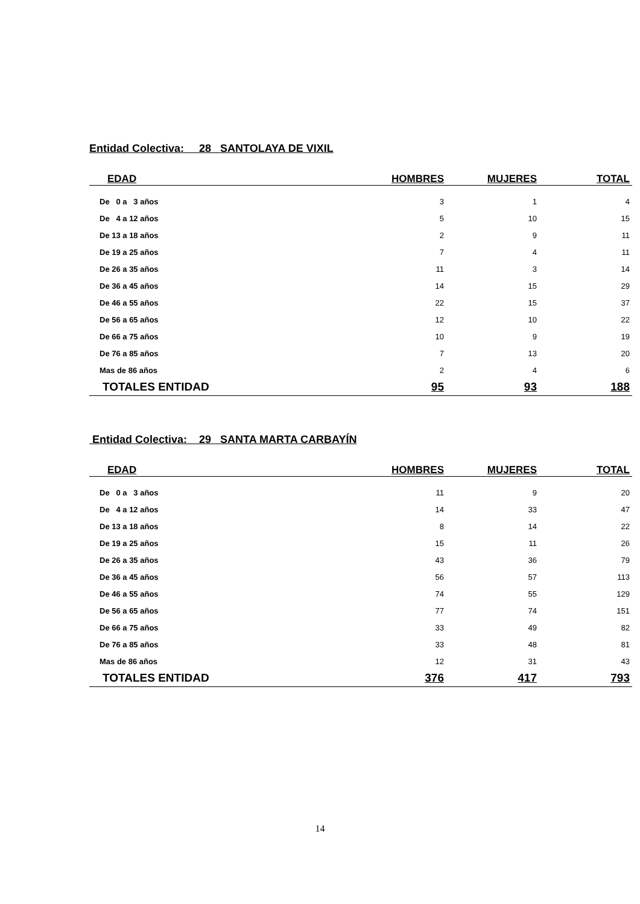Entidad Colectiva: 28 SANTOLAYA DE VIXIL
| EDAD | HOMBRES | MUJERES | TOTAL |
| --- | --- | --- | --- |
| De 0 a 3 años | 3 | 1 | 4 |
| De 4 a 12 años | 5 | 10 | 15 |
| De 13 a 18 años | 2 | 9 | 11 |
| De 19 a 25 años | 7 | 4 | 11 |
| De 26 a 35 años | 11 | 3 | 14 |
| De 36 a 45 años | 14 | 15 | 29 |
| De 46 a 55 años | 22 | 15 | 37 |
| De 56 a 65 años | 12 | 10 | 22 |
| De 66 a 75 años | 10 | 9 | 19 |
| De 76 a 85 años | 7 | 13 | 20 |
| Mas de 86 años | 2 | 4 | 6 |
| TOTALES ENTIDAD | 95 | 93 | 188 |
Entidad Colectiva: 29 SANTA MARTA CARBAYÍN
| EDAD | HOMBRES | MUJERES | TOTAL |
| --- | --- | --- | --- |
| De 0 a 3 años | 11 | 9 | 20 |
| De 4 a 12 años | 14 | 33 | 47 |
| De 13 a 18 años | 8 | 14 | 22 |
| De 19 a 25 años | 15 | 11 | 26 |
| De 26 a 35 años | 43 | 36 | 79 |
| De 36 a 45 años | 56 | 57 | 113 |
| De 46 a 55 años | 74 | 55 | 129 |
| De 56 a 65 años | 77 | 74 | 151 |
| De 66 a 75 años | 33 | 49 | 82 |
| De 76 a 85 años | 33 | 48 | 81 |
| Mas de 86 años | 12 | 31 | 43 |
| TOTALES ENTIDAD | 376 | 417 | 793 |
14